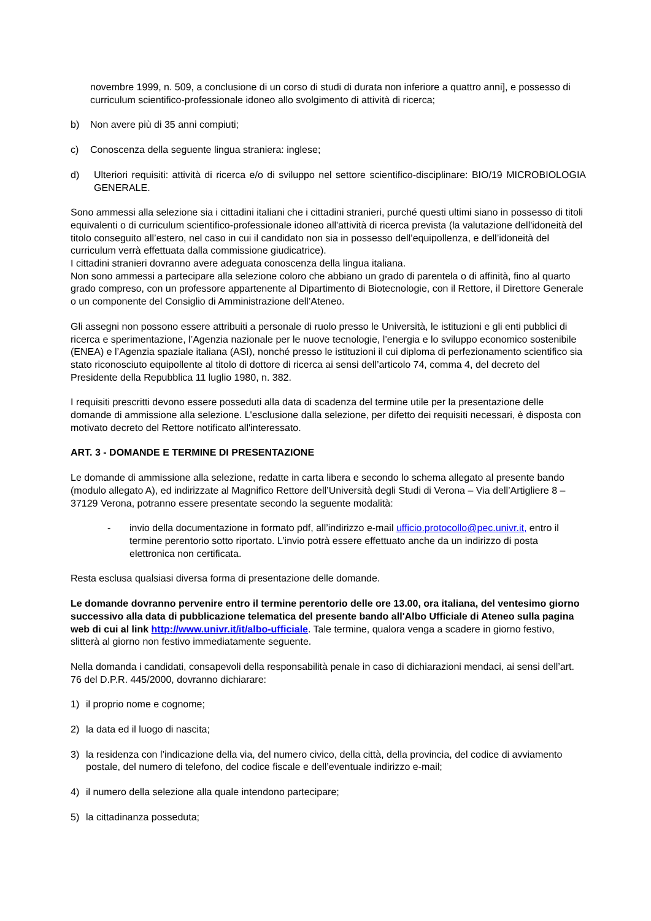novembre 1999, n. 509, a conclusione di un corso di studi di durata non inferiore a quattro anni], e possesso di curriculum scientifico-professionale idoneo allo svolgimento di attività di ricerca;
b) Non avere più di 35 anni compiuti;
c) Conoscenza della seguente lingua straniera: inglese;
d) Ulteriori requisiti: attività di ricerca e/o di sviluppo nel settore scientifico-disciplinare: BIO/19 MICROBIOLOGIA GENERALE.
Sono ammessi alla selezione sia i cittadini italiani che i cittadini stranieri, purché questi ultimi siano in possesso di titoli equivalenti o di curriculum scientifico-professionale idoneo all'attività di ricerca prevista (la valutazione dell'idoneità del titolo conseguito all’estero, nel caso in cui il candidato non sia in possesso dell’equipollenza, e dell’idoneità del curriculum verrà effettuata dalla commissione giudicatrice).
I cittadini stranieri dovranno avere adeguata conoscenza della lingua italiana.
Non sono ammessi a partecipare alla selezione coloro che abbiano un grado di parentela o di affinità, fino al quarto grado compreso, con un professore appartenente al Dipartimento di Biotecnologie, con il Rettore, il Direttore Generale o un componente del Consiglio di Amministrazione dell’Ateneo.
Gli assegni non possono essere attribuiti a personale di ruolo presso le Università, le istituzioni e gli enti pubblici di ricerca e sperimentazione, l’Agenzia nazionale per le nuove tecnologie, l’energia e lo sviluppo economico sostenibile (ENEA) e l’Agenzia spaziale italiana (ASI), nonché presso le istituzioni il cui diploma di perfezionamento scientifico sia stato riconosciuto equipollente al titolo di dottore di ricerca ai sensi dell’articolo 74, comma 4, del decreto del Presidente della Repubblica 11 luglio 1980, n. 382.
I requisiti prescritti devono essere posseduti alla data di scadenza del termine utile per la presentazione delle domande di ammissione alla selezione. L'esclusione dalla selezione, per difetto dei requisiti necessari, è disposta con motivato decreto del Rettore notificato all'interessato.
ART. 3 - DOMANDE E TERMINE DI PRESENTAZIONE
Le domande di ammissione alla selezione, redatte in carta libera e secondo lo schema allegato al presente bando (modulo allegato A), ed indirizzate al Magnifico Rettore dell’Università degli Studi di Verona – Via dell’Artigliere 8 – 37129 Verona, potranno essere presentate secondo la seguente modalità:
- invio della documentazione in formato pdf, all’indirizzo e-mail ufficio.protocollo@pec.univr.it, entro il termine perentorio sotto riportato. L’invio potrà essere effettuato anche da un indirizzo di posta elettronica non certificata.
Resta esclusa qualsiasi diversa forma di presentazione delle domande.
Le domande dovranno pervenire entro il termine perentorio delle ore 13.00, ora italiana, del ventesimo giorno successivo alla data di pubblicazione telematica del presente bando all'Albo Ufficiale di Ateneo sulla pagina web di cui al link http://www.univr.it/it/albo-ufficiale. Tale termine, qualora venga a scadere in giorno festivo, slitterà al giorno non festivo immediatamente seguente.
Nella domanda i candidati, consapevoli della responsabilità penale in caso di dichiarazioni mendaci, ai sensi dell’art. 76 del D.P.R. 445/2000, dovranno dichiarare:
1) il proprio nome e cognome;
2) la data ed il luogo di nascita;
3) la residenza con l’indicazione della via, del numero civico, della città, della provincia, del codice di avviamento postale, del numero di telefono, del codice fiscale e dell’eventuale indirizzo e-mail;
4) il numero della selezione alla quale intendono partecipare;
5) la cittadinanza posseduta;